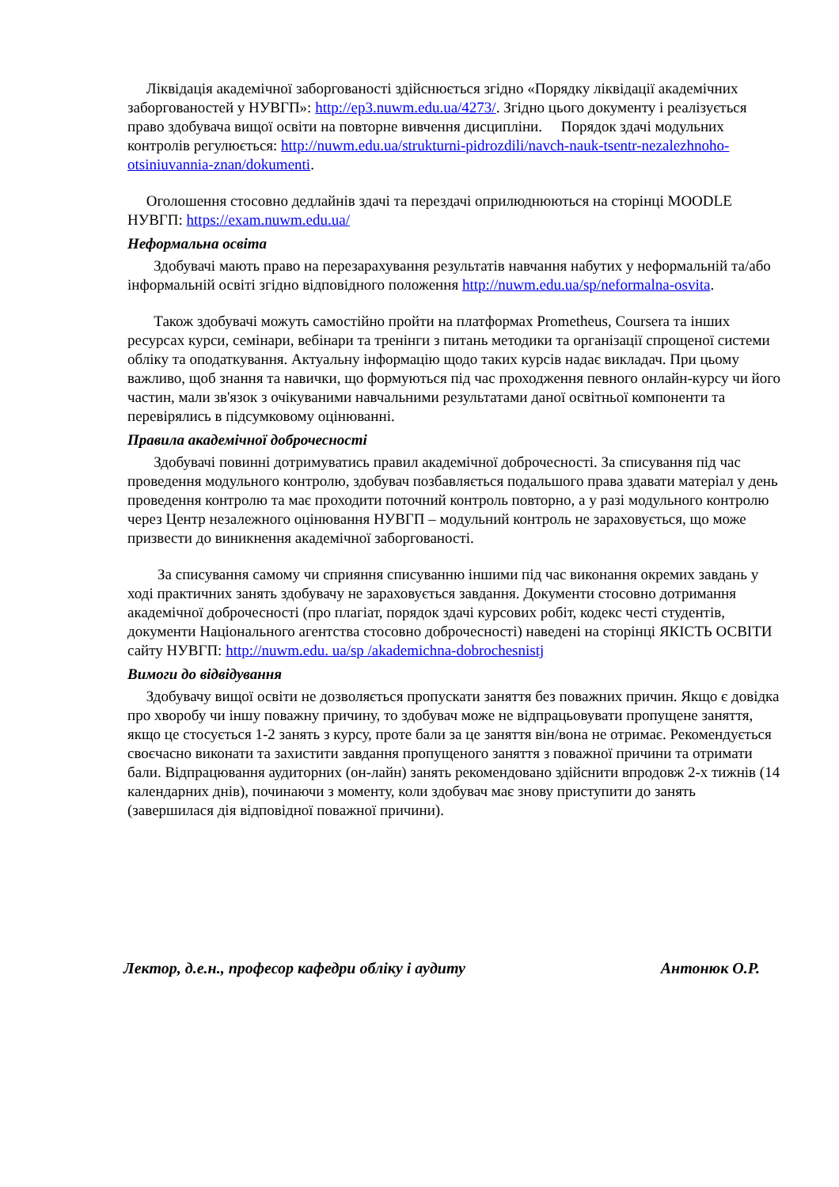Ліквідація академічної заборгованості здійснюється згідно «Порядку ліквідації академічних заборгованостей у НУВГП»: http://ep3.nuwm.edu.ua/4273/. Згідно цього документу і реалізується право здобувача вищої освіти на повторне вивчення дисципліни. Порядок здачі модульних контролів регулюється: http://nuwm.edu.ua/strukturni-pidrozdili/navch-nauk-tsentr-nezalezhnoho-otsiniuvannia-znan/dokumenti.
Оголошення стосовно дедлайнів здачі та перездачі оприлюднюються на сторінці MOODLE НУВГП: https://exam.nuwm.edu.ua/
Неформальна освіта
Здобувачі мають право на перезарахування результатів навчання набутих у неформальній та/або інформальній освіті згідно відповідного положення http://nuwm.edu.ua/sp/neformalna-osvita.
Також здобувачі можуть самостійно пройти на платформах Prometheus, Coursera та інших ресурсах курси, семінари, вебінари та тренінги з питань методики та організації спрощеної системи обліку та оподаткування. Актуальну інформацію щодо таких курсів надає викладач. При цьому важливо, щоб знання та навички, що формуються під час проходження певного онлайн-курсу чи його частин, мали зв'язок з очікуваними навчальними результатами даної освітньої компоненти та перевірялись в підсумковому оцінюванні.
Правила академічної доброчесності
Здобувачі повинні дотримуватись правил академічної доброчесності. За списування під час проведення модульного контролю, здобувач позбавляється подальшого права здавати матеріал у день проведення контролю та має проходити поточний контроль повторно, а у разі модульного контролю через Центр незалежного оцінювання НУВГП – модульний контроль не зараховується, що може призвести до виникнення академічної заборгованості.
За списування самому чи сприяння списуванню іншими під час виконання окремих завдань у ході практичних занять здобувачу не зараховується завдання. Документи стосовно дотримання академічної доброчесності (про плагіат, порядок здачі курсових робіт, кодекс честі студентів, документи Національного агентства стосовно доброчесності) наведені на сторінці ЯКІСТЬ ОСВІТИ сайту НУВГП: http://nuwm.edu. ua/sp /akademichna-dobrochesnistj
Вимоги до відвідування
Здобувачу вищої освіти не дозволяється пропускати заняття без поважних причин. Якщо є довідка про хворобу чи іншу поважну причину, то здобувач може не відпрацьовувати пропущене заняття, якщо це стосується 1-2 занять з курсу, проте бали за це заняття він/вона не отримає. Рекомендується своєчасно виконати та захистити завдання пропущеного заняття з поважної причини та отримати бали. Відпрацювання аудиторних (он-лайн) занять рекомендовано здійснити впродовж 2-х тижнів (14 календарних днів), починаючи з моменту, коли здобувач має знову приступити до занять (завершилася дія відповідної поважної причини).
Лектор, д.е.н., професор кафедри обліку і аудиту Антонюк О.Р.